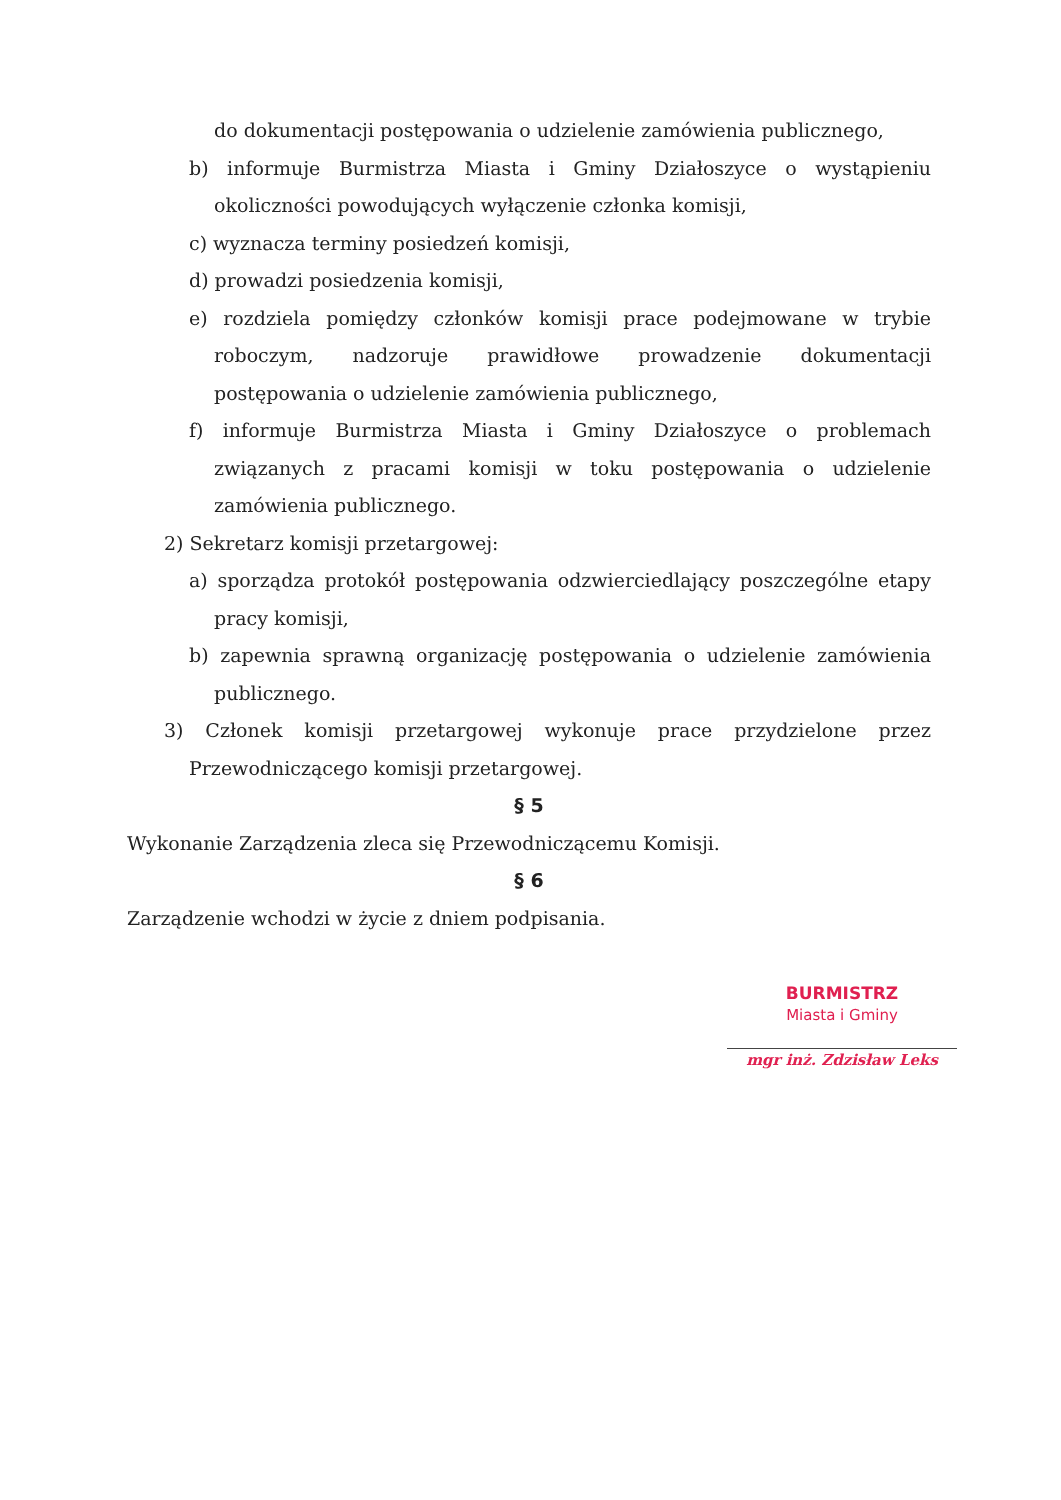do dokumentacji postępowania o udzielenie zamówienia publicznego,
b) informuje Burmistrza Miasta i Gminy Działoszyce o wystąpieniu okoliczności powodujących wyłączenie członka komisji,
c) wyznacza terminy posiedzeń komisji,
d) prowadzi posiedzenia komisji,
e) rozdziela pomiędzy członków komisji prace podejmowane w trybie roboczym, nadzoruje prawidłowe prowadzenie dokumentacji postępowania o udzielenie zamówienia publicznego,
f) informuje Burmistrza Miasta i Gminy Działoszyce o problemach związanych z pracami komisji w toku postępowania o udzielenie zamówienia publicznego.
2) Sekretarz komisji przetargowej:
a) sporządza protokół postępowania odzwierciedlający poszczególne etapy pracy komisji,
b) zapewnia sprawną organizację postępowania o udzielenie zamówienia publicznego.
3) Członek komisji przetargowej wykonuje prace przydzielone przez Przewodniczącego komisji przetargowej.
§ 5
Wykonanie Zarządzenia zleca się Przewodniczącemu Komisji.
§ 6
Zarządzenie wchodzi w życie z dniem podpisania.
BURMISTRZ
Miasta i Gminy
mgr inż. Zdzisław Leks